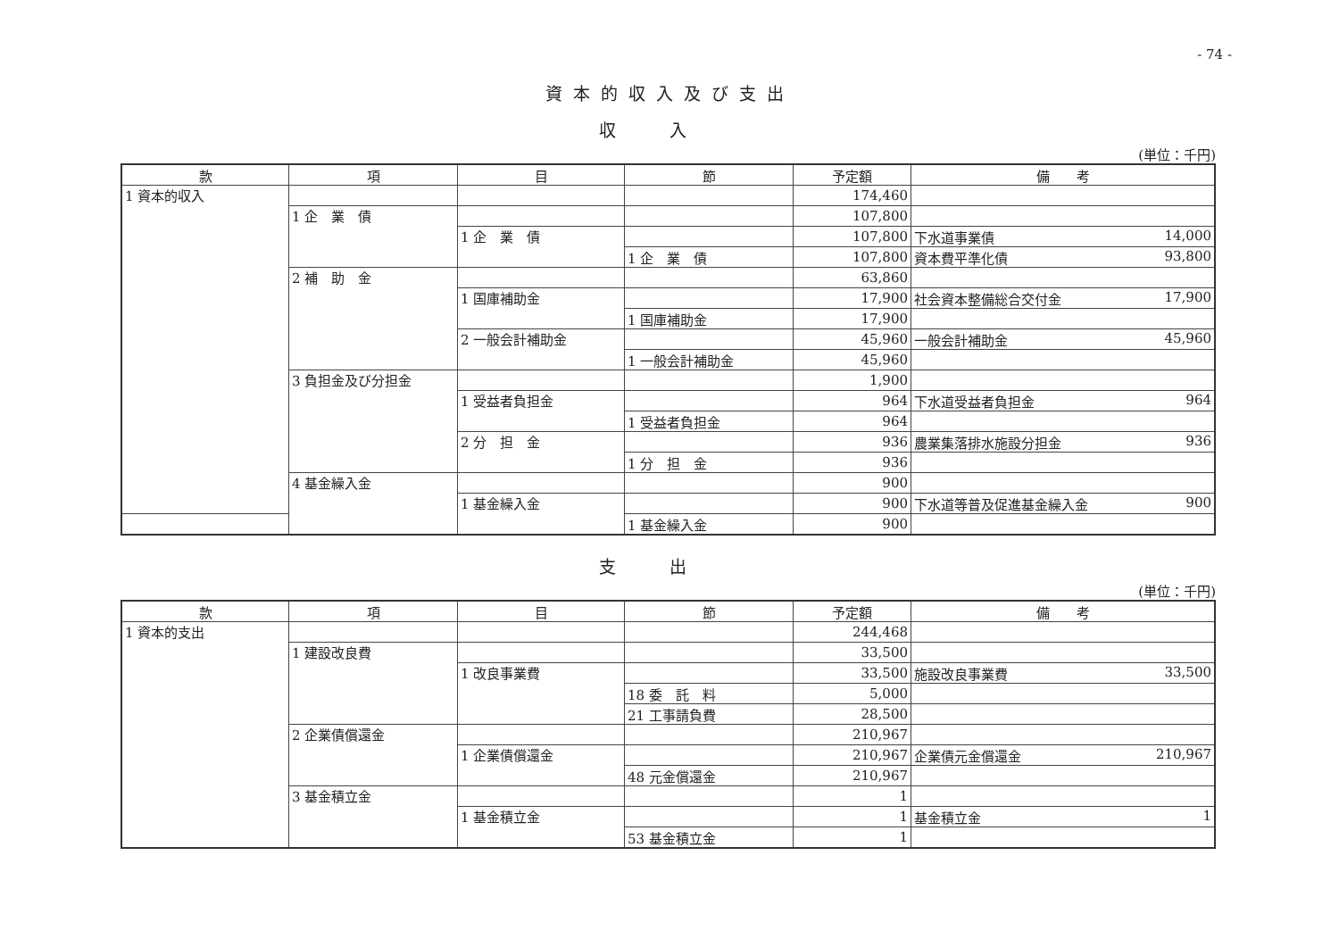- 74 -
資本的収入及び支出
収入
(単位：千円)
| 款 | 項 | 目 | 節 | 予定額 | 備 考 |
| --- | --- | --- | --- | --- | --- |
| 1 資本的収入 | | | | 174,460 | |
| | 1 企 業 債 | | | 107,800 | |
| | | 1 企 業 債 | | 107,800 | 下水道事業債 14,000 |
| | | | 1 企 業 債 | 107,800 | 資本費平準化債 93,800 |
| | 2 補 助 金 | | | 63,860 | |
| | | 1 国庫補助金 | | 17,900 | 社会資本整備総合交付金 17,900 |
| | | | 1 国庫補助金 | 17,900 | |
| | | 2 一般会計補助金 | | 45,960 | 一般会計補助金 45,960 |
| | | | 1 一般会計補助金 | 45,960 | |
| | 3 負担金及び分担金 | | | 1,900 | |
| | | 1 受益者負担金 | | 964 | 下水道受益者負担金 964 |
| | | | 1 受益者負担金 | 964 | |
| | | 2 分 担 金 | | 936 | 農業集落排水施設分担金 936 |
| | | | 1 分 担 金 | 936 | |
| | 4 基金繰入金 | | | 900 | |
| | | 1 基金繰入金 | | 900 | 下水道等普及促進基金繰入金 900 |
| | | | 1 基金繰入金 | 900 | |
支出
(単位：千円)
| 款 | 項 | 目 | 節 | 予定額 | 備 考 |
| --- | --- | --- | --- | --- | --- |
| 1 資本的支出 | | | | 244,468 | |
| | 1 建設改良費 | | | 33,500 | |
| | | 1 改良事業費 | | 33,500 | 施設改良事業費 33,500 |
| | | | 18 委 託 料 | 5,000 | |
| | | | 21 工事請負費 | 28,500 | |
| | 2 企業債償還金 | | | 210,967 | |
| | | 1 企業債償還金 | | 210,967 | 企業債元金償還金 210,967 |
| | | | 48 元金償還金 | 210,967 | |
| | 3 基金積立金 | | | 1 | |
| | | 1 基金積立金 | | 1 | 基金積立金 1 |
| | | | 53 基金積立金 | 1 | |